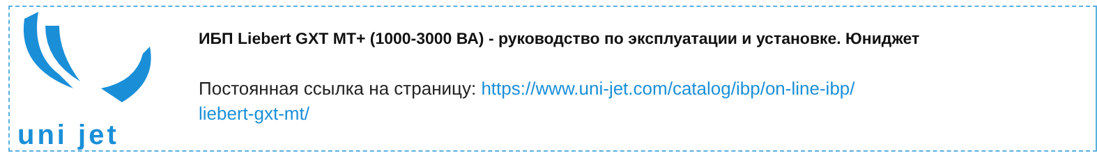uni jet
ИБП Liebert GXT MT+ (1000-3000 ВА) - руководство по эксплуатации и установке. Юниджет
Постоянная ссылка на страницу: https://www.uni-jet.com/catalog/ibp/on-line-ibp/
liebert-gxt-mt/